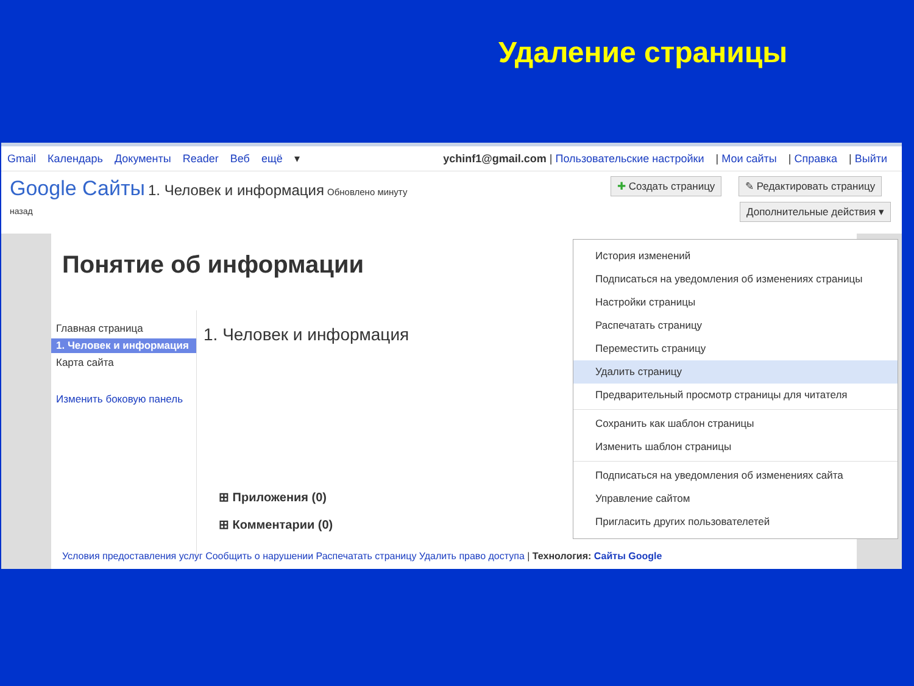Удаление страницы
Gmail Календарь Документы Reader Веб ещё ▾
ychinf1@gmail.com | Пользовательские настройки | Мои сайты | Справка | Выйти
Google Сайты 1. Человек и информация Обновлено минуту
назад
✚ Создать страницу ✎ Редактировать страницу
Дополнительные действия ▾
Понятие об информации
Главная страница
1. Человек и информация
Карта сайта
Изменить боковую панель
1. Человек и информация
⊞ Приложения (0)
⊞ Комментарии (0)
Условия предоставления услуг Сообщить о нарушении Распечатать страницу Удалить право доступа | Технология: Сайты Google
История изменений
Подписаться на уведомления об изменениях страницы
Настройки страницы
Распечатать страницу
Переместить страницу
Удалить страницу
Предварительный просмотр страницы для читателя
Сохранить как шаблон страницы
Изменить шаблон страницы
Подписаться на уведомления об изменениях сайта
Управление сайтом
Пригласить других пользователетей